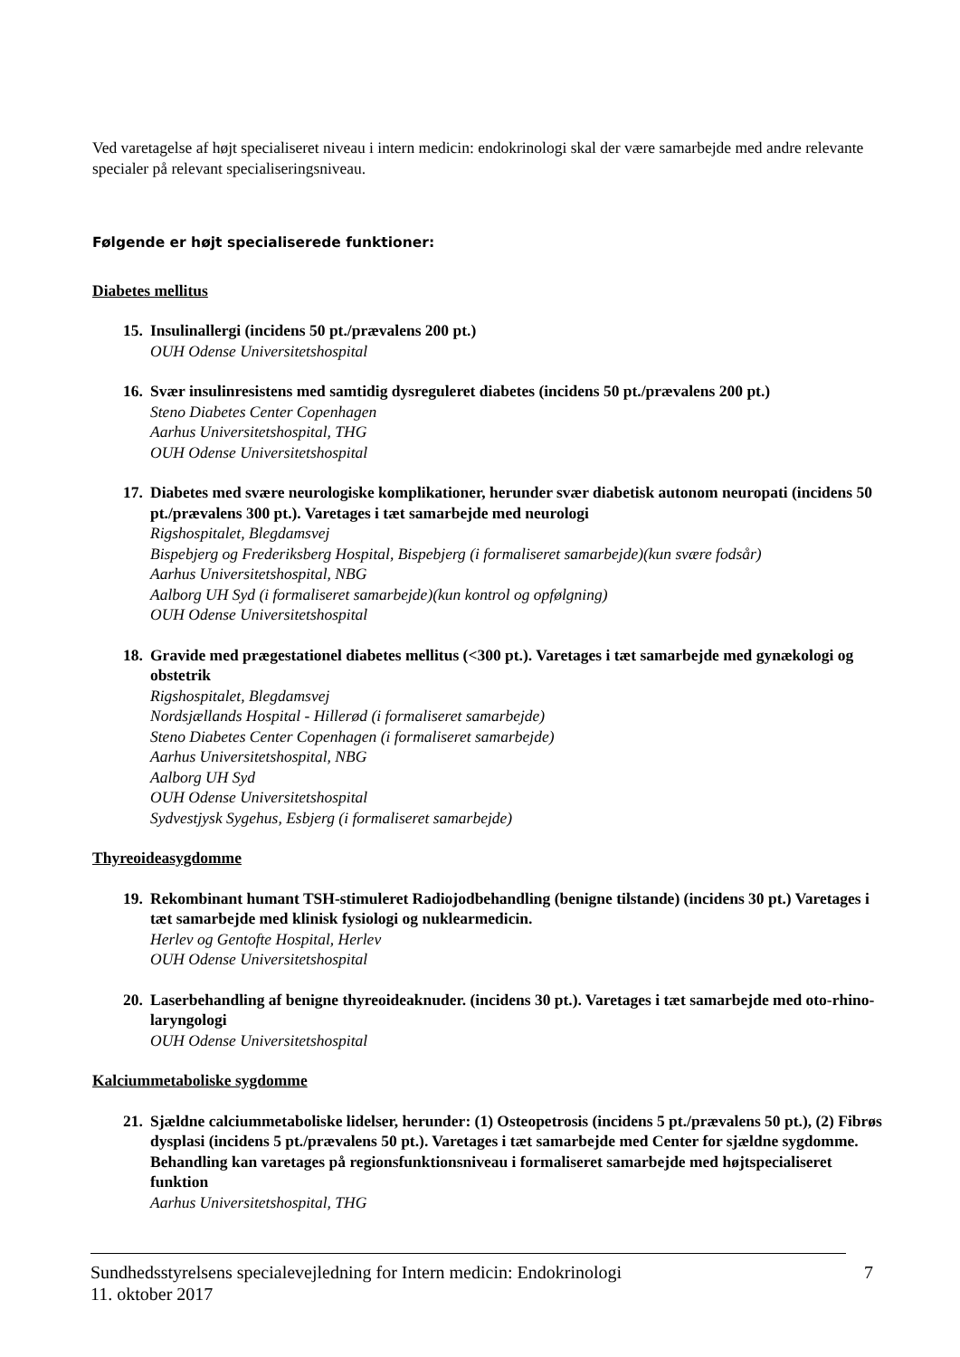Ved varetagelse af højt specialiseret niveau i intern medicin: endokrinologi skal der være samarbejde med andre relevante specialer på relevant specialiseringsniveau.
Følgende er højt specialiserede funktioner:
Diabetes mellitus
15.
Insulinallergi (incidens 50 pt./prævalens 200 pt.)
OUH Odense Universitetshospital
16.
Svær insulinresistens med samtidig dysreguleret diabetes (incidens 50 pt./prævalens 200 pt.)
Steno Diabetes Center Copenhagen
Aarhus Universitetshospital, THG
OUH Odense Universitetshospital
17.
Diabetes med svære neurologiske komplikationer, herunder svær diabetisk autonom neuropati (incidens 50 pt./prævalens 300 pt.). Varetages i tæt samarbejde med neurologi
Rigshospitalet, Blegdamsvej
Bispebjerg og Frederiksberg Hospital, Bispebjerg (i formaliseret samarbejde)(kun svære fodsår)
Aarhus Universitetshospital, NBG
Aalborg UH Syd (i formaliseret samarbejde)(kun kontrol og opfølgning)
OUH Odense Universitetshospital
18.
Gravide med prægestationel diabetes mellitus (<300 pt.). Varetages i tæt samarbejde med gynækologi og obstetrik
Rigshospitalet, Blegdamsvej
Nordsjællands Hospital - Hillerød (i formaliseret samarbejde)
Steno Diabetes Center Copenhagen (i formaliseret samarbejde)
Aarhus Universitetshospital, NBG
Aalborg UH Syd
OUH Odense Universitetshospital
Sydvestjysk Sygehus, Esbjerg (i formaliseret samarbejde)
Thyreoideasygdomme
19.
Rekombinant humant TSH-stimuleret Radiojodbehandling (benigne tilstande) (incidens 30 pt.) Varetages i tæt samarbejde med klinisk fysiologi og nuklearmedicin.
Herlev og Gentofte Hospital, Herlev
OUH Odense Universitetshospital
20.
Laserbehandling af benigne thyreoideaknuder. (incidens 30 pt.). Varetages i tæt samarbejde med oto-rhino-laryngologi
OUH Odense Universitetshospital
Kalciummetaboliske sygdomme
21.
Sjældne calciummetaboliske lidelser, herunder: (1) Osteopetrosis (incidens 5 pt./prævalens 50 pt.), (2) Fibrøs dysplasi (incidens 5 pt./prævalens 50 pt.). Varetages i tæt samarbejde med Center for sjældne sygdomme. Behandling kan varetages på regionsfunktionsniveau i formaliseret samarbejde med højtspecialiseret funktion
Aarhus Universitetshospital, THG
Sundhedsstyrelsens specialevejledning for Intern medicin: Endokrinologi 7
11. oktober 2017